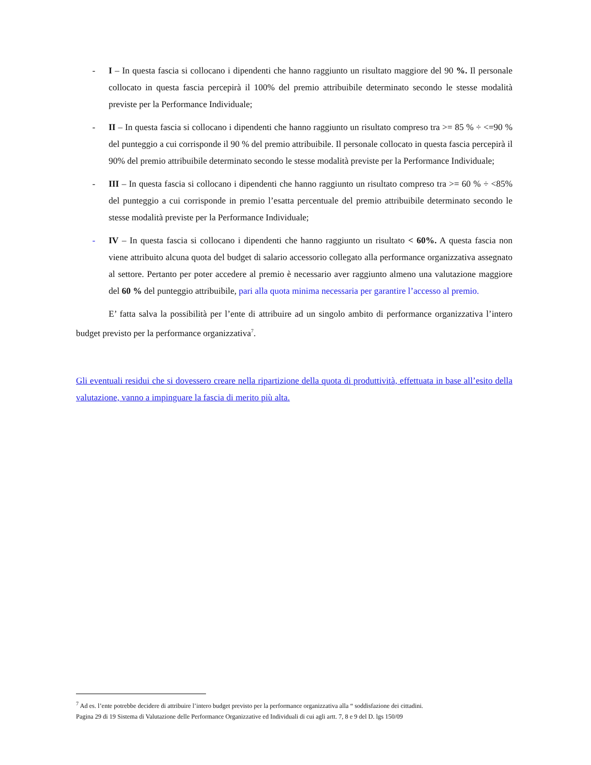- I – In questa fascia si collocano i dipendenti che hanno raggiunto un risultato maggiore del 90 %. Il personale collocato in questa fascia percepirà il 100% del premio attribuibile determinato secondo le stesse modalità previste per la Performance Individuale;
- II – In questa fascia si collocano i dipendenti che hanno raggiunto un risultato compreso tra >= 85 % ÷ <=90 % del punteggio a cui corrisponde il 90 % del premio attribuibile. Il personale collocato in questa fascia percepirà il 90% del premio attribuibile determinato secondo le stesse modalità previste per la Performance Individuale;
- III – In questa fascia si collocano i dipendenti che hanno raggiunto un risultato compreso tra >= 60 % ÷ <85% del punteggio a cui corrisponde in premio l’esatta percentuale del premio attribuibile determinato secondo le stesse modalità previste per la Performance Individuale;
- IV – In questa fascia si collocano i dipendenti che hanno raggiunto un risultato < 60%. A questa fascia non viene attribuito alcuna quota del budget di salario accessorio collegato alla performance organizzativa assegnato al settore. Pertanto per poter accedere al premio è necessario aver raggiunto almeno una valutazione maggiore del 60 % del punteggio attribuibile, pari alla quota minima necessaria per garantire l’accesso al premio.
E’ fatta salva la possibilità per l’ente di attribuire ad un singolo ambito di performance organizzativa l’intero budget previsto per la performance organizzativa<sup>7</sup>.
Gli eventuali residui che si dovessero creare nella ripartizione della quota di produttività, effettuata in base all’esito della valutazione, vanno a impinguare la fascia di merito più alta.
<sup>7</sup> Ad es. l’ente potrebbe decidere di attribuire l’intero budget previsto per la performance organizzativa alla “ soddisfazione dei cittadini.
Pagina 29 di 19 Sistema di Valutazione delle Performance Organizzative ed Individuali di cui agli artt. 7, 8 e 9 del D. lgs 150/09